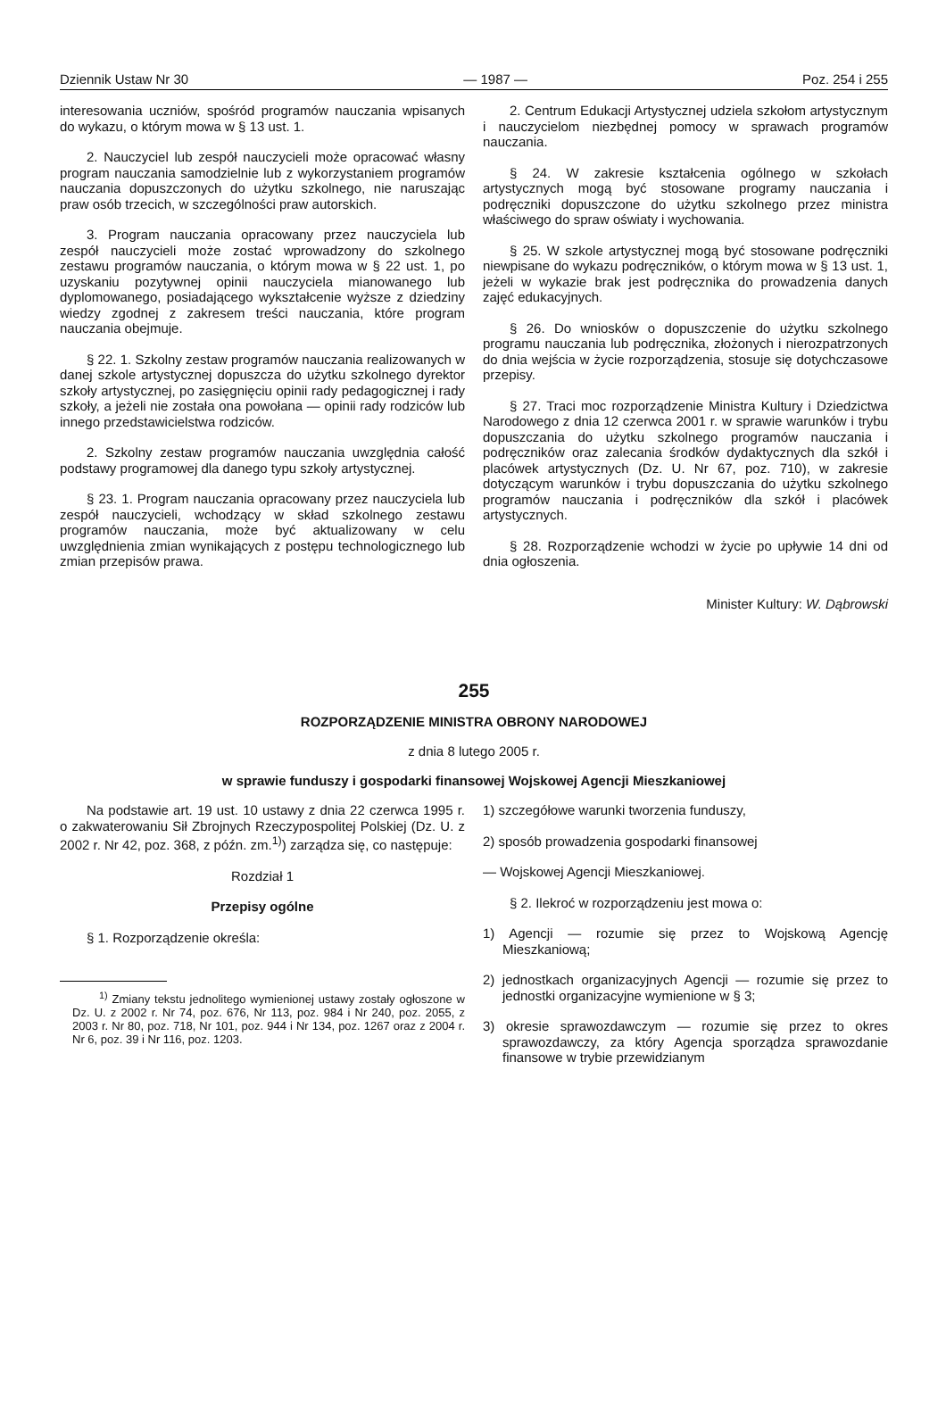Dziennik Ustaw Nr 30 — 1987 — Poz. 254 i 255
interesowania uczniów, spośród programów nauczania wpisanych do wykazu, o którym mowa w § 13 ust. 1.
2. Nauczyciel lub zespół nauczycieli może opracować własny program nauczania samodzielnie lub z wykorzystaniem programów nauczania dopuszczonych do użytku szkolnego, nie naruszając praw osób trzecich, w szczególności praw autorskich.
3. Program nauczania opracowany przez nauczyciela lub zespół nauczycieli może zostać wprowadzony do szkolnego zestawu programów nauczania, o którym mowa w § 22 ust. 1, po uzyskaniu pozytywnej opinii nauczyciela mianowanego lub dyplomowanego, posiadającego wykształcenie wyższe z dziedziny wiedzy zgodnej z zakresem treści nauczania, które program nauczania obejmuje.
§ 22. 1. Szkolny zestaw programów nauczania realizowanych w danej szkole artystycznej dopuszcza do użytku szkolnego dyrektor szkoły artystycznej, po zasięgnięciu opinii rady pedagogicznej i rady szkoły, a jeżeli nie została ona powołana — opinii rady rodziców lub innego przedstawicielstwa rodziców.
2. Szkolny zestaw programów nauczania uwzględnia całość podstawy programowej dla danego typu szkoły artystycznej.
§ 23. 1. Program nauczania opracowany przez nauczyciela lub zespół nauczycieli, wchodzący w skład szkolnego zestawu programów nauczania, może być aktualizowany w celu uwzględnienia zmian wynikających z postępu technologicznego lub zmian przepisów prawa.
2. Centrum Edukacji Artystycznej udziela szkołom artystycznym i nauczycielom niezbędnej pomocy w sprawach programów nauczania.
§ 24. W zakresie kształcenia ogólnego w szkołach artystycznych mogą być stosowane programy nauczania i podręczniki dopuszczone do użytku szkolnego przez ministra właściwego do spraw oświaty i wychowania.
§ 25. W szkole artystycznej mogą być stosowane podręczniki niewpisane do wykazu podręczników, o którym mowa w § 13 ust. 1, jeżeli w wykazie brak jest podręcznika do prowadzenia danych zajęć edukacyjnych.
§ 26. Do wniosków o dopuszczenie do użytku szkolnego programu nauczania lub podręcznika, złożonych i nierozpatrzonych do dnia wejścia w życie rozporządzenia, stosuje się dotychczasowe przepisy.
§ 27. Traci moc rozporządzenie Ministra Kultury i Dziedzictwa Narodowego z dnia 12 czerwca 2001 r. w sprawie warunków i trybu dopuszczania do użytku szkolnego programów nauczania i podręczników oraz zalecania środków dydaktycznych dla szkół i placówek artystycznych (Dz. U. Nr 67, poz. 710), w zakresie dotyczącym warunków i trybu dopuszczania do użytku szkolnego programów nauczania i podręczników dla szkół i placówek artystycznych.
§ 28. Rozporządzenie wchodzi w życie po upływie 14 dni od dnia ogłoszenia.
Minister Kultury: W. Dąbrowski
255
ROZPORZĄDZENIE MINISTRA OBRONY NARODOWEJ
z dnia 8 lutego 2005 r.
w sprawie funduszy i gospodarki finansowej Wojskowej Agencji Mieszkaniowej
Na podstawie art. 19 ust. 10 ustawy z dnia 22 czerwca 1995 r. o zakwaterowaniu Sił Zbrojnych Rzeczypospolitej Polskiej (Dz. U. z 2002 r. Nr 42, poz. 368, z późn. zm.<sup>1)</sup>) zarządza się, co następuje:
Rozdział 1
Przepisy ogólne
§ 1. Rozporządzenie określa:
<sup>1)</sup> Zmiany tekstu jednolitego wymienionej ustawy zostały ogłoszone w Dz. U. z 2002 r. Nr 74, poz. 676, Nr 113, poz. 984 i Nr 240, poz. 2055, z 2003 r. Nr 80, poz. 718, Nr 101, poz. 944 i Nr 134, poz. 1267 oraz z 2004 r. Nr 6, poz. 39 i Nr 116, poz. 1203.
1) szczegółowe warunki tworzenia funduszy,
2) sposób prowadzenia gospodarki finansowej
— Wojskowej Agencji Mieszkaniowej.
§ 2. Ilekroć w rozporządzeniu jest mowa o:
1) Agencji — rozumie się przez to Wojskową Agencję Mieszkaniową;
2) jednostkach organizacyjnych Agencji — rozumie się przez to jednostki organizacyjne wymienione w § 3;
3) okresie sprawozdawczym — rozumie się przez to okres sprawozdawczy, za który Agencja sporządza sprawozdanie finansowe w trybie przewidzianym